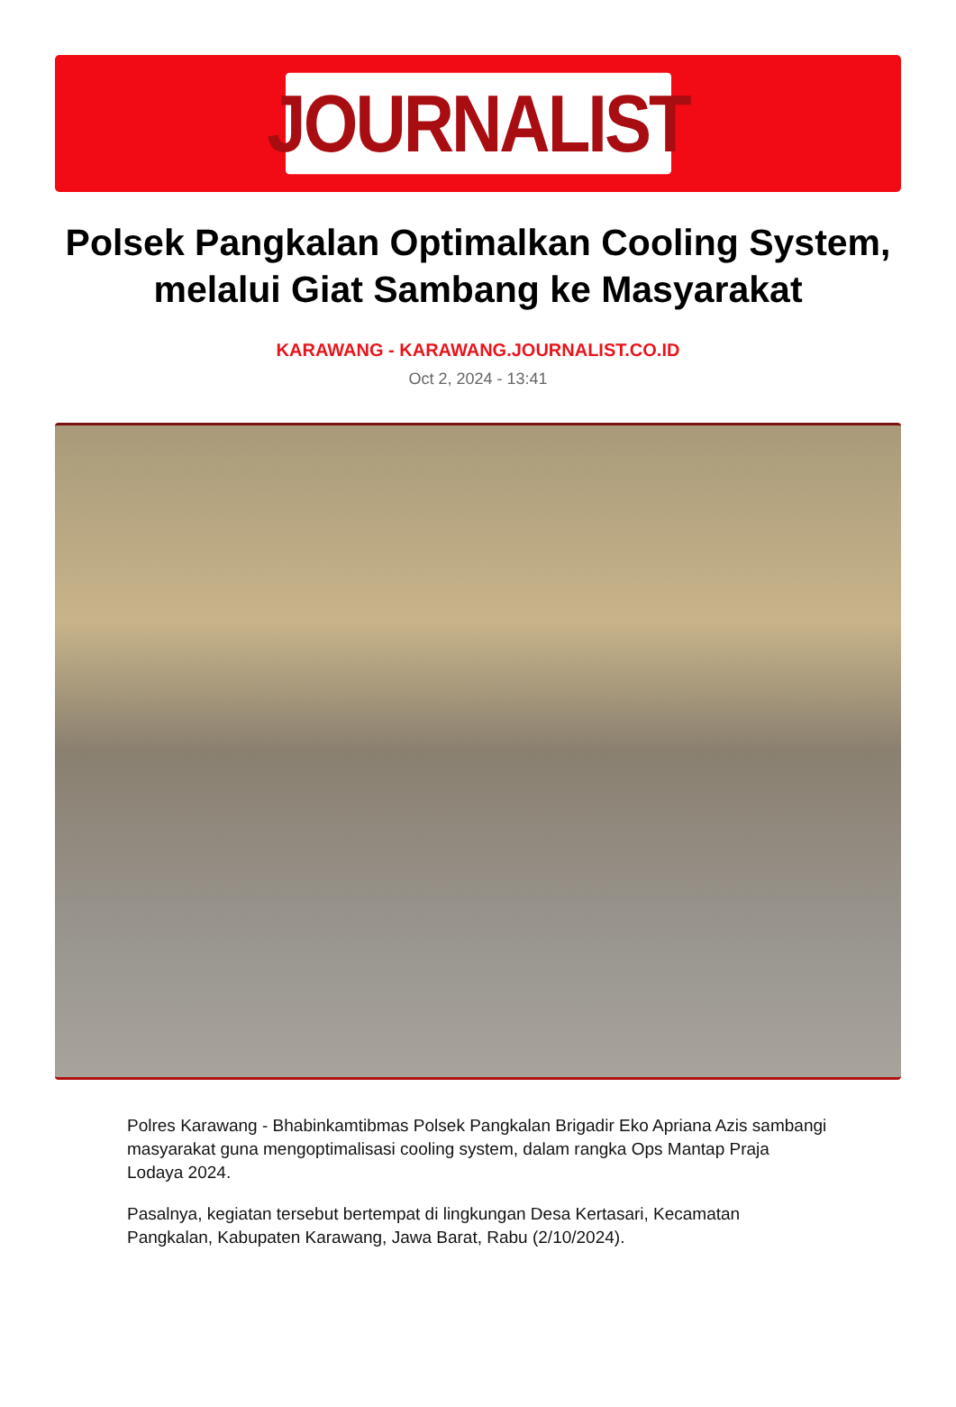JOURNALIST
Polsek Pangkalan Optimalkan Cooling System, melalui Giat Sambang ke Masyarakat
KARAWANG - KARAWANG.JOURNALIST.CO.ID
Oct 2, 2024 - 13:41
Polres Karawang - Bhabinkamtibmas Polsek Pangkalan Brigadir Eko Apriana Azis sambangi masyarakat guna mengoptimalisasi cooling system, dalam rangka Ops Mantap Praja Lodaya 2024.
Pasalnya, kegiatan tersebut bertempat di lingkungan Desa Kertasari, Kecamatan Pangkalan, Kabupaten Karawang, Jawa Barat, Rabu (2/10/2024).